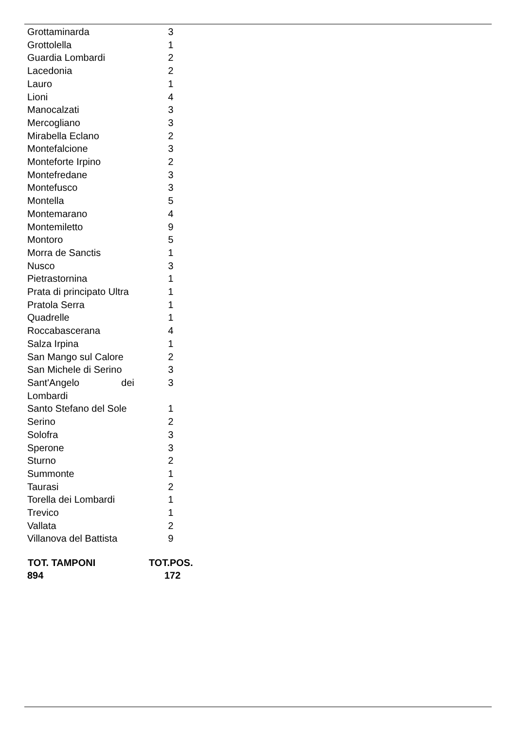| Grottaminarda | 3 |
| Grottolella | 1 |
| Guardia Lombardi | 2 |
| Lacedonia | 2 |
| Lauro | 1 |
| Lioni | 4 |
| Manocalzati | 3 |
| Mercogliano | 3 |
| Mirabella Eclano | 2 |
| Montefalcione | 3 |
| Monteforte Irpino | 2 |
| Montefredane | 3 |
| Montefusco | 3 |
| Montella | 5 |
| Montemarano | 4 |
| Montemiletto | 9 |
| Montoro | 5 |
| Morra de Sanctis | 1 |
| Nusco | 3 |
| Pietrastornina | 1 |
| Prata di principato Ultra | 1 |
| Pratola Serra | 1 |
| Quadrelle | 1 |
| Roccabascerana | 4 |
| Salza Irpina | 1 |
| San Mango sul Calore | 2 |
| San Michele di Serino | 3 |
| Sant'Angelo dei Lombardi | 3 |
| Santo Stefano del Sole | 1 |
| Serino | 2 |
| Solofra | 3 |
| Sperone | 3 |
| Sturno | 2 |
| Summonte | 1 |
| Taurasi | 2 |
| Torella dei Lombardi | 1 |
| Trevico | 1 |
| Vallata | 2 |
| Villanova del Battista | 9 |
| TOT. TAMPONI | TOT.POS. |
| --- | --- |
| 894 | 172 |